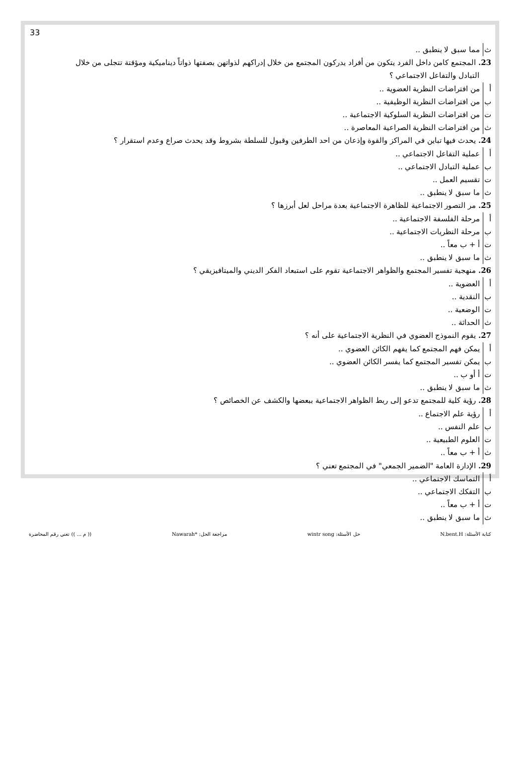33
ث مما سبق لا ينطبق ..
23. المجتمع كامن داخل الفرد يتكون من أفراد يدركون المجتمع من خلال إدراكهم لذواتهن بصفتها ذواتاً ديناميكية ومؤقتة تتجلى من خلال
التبادل والتفاعل الاجتماعي ؟
أ من افتراضات النظرية العضوية ..
ب من افتراضات النظرية الوظيفية ..
ت من افتراضات النظرية السلوكية الاجتماعية ..
ث من افتراضات النظرية الصراعية المعاصرة ..
24. يحدث فيها تباين في المراكز والقوة وإذعان من احد الطرفين وقبول للسلطة بشروط وقد يحدث صراع وعدم استقرار ؟
أ عملية التفاعل الاجتماعي ..
ب عملية التبادل الاجتماعي ..
ت تقسيم العمل ..
ث ما سبق لا ينطبق ..
25. مر التصور الاجتماعية للظاهرة الاجتماعية بعدة مراحل لعل أبرزها ؟
أ مرحلة الفلسفة الاجتماعية ..
ب مرحلة النظريات الاجتماعية ..
ت أ + ب معاً ..
ث ما سبق لا ينطبق ..
26. منهجية تفسير المجتمع والظواهر الاجتماعية تقوم على استبعاد الفكر الديني والميتافيزيقي ؟
أ العضوية ..
ب النقدية ..
ت الوضعية ..
ث الحداثة ..
27. يقوم النموذج العضوي في النظرية الاجتماعية على أنه ؟
أ يمكن فهم المجتمع كما يفهم الكائن العضوي ..
ب يمكن تفسير المجتمع كما يفسر الكائن العضوي ..
ت أ أو ب ..
ث ما سبق لا ينطبق ..
28. رؤية كلية للمجتمع تدعو إلى ربط الظواهر الاجتماعية ببعضها والكشف عن الخصائص ؟
أ رؤية علم الاجتماع ..
ب علم النفس ..
ت العلوم الطبيعية ..
ث أ + ب معاً ..
29. الإدارة العامة "الضمير الجمعي" في المجتمع تعني ؟
أ التماسك الاجتماعي ..
ب التفكك الاجتماعي ..
ت أ + ب معاً ..
ث ما سبق لا ينطبق ..
كتابة الأسئلة: N.bent.H حل الأسئلة: wintr song مراجعة الحل: *Nawarah (( م ... )) تعني رقم المحاضرة